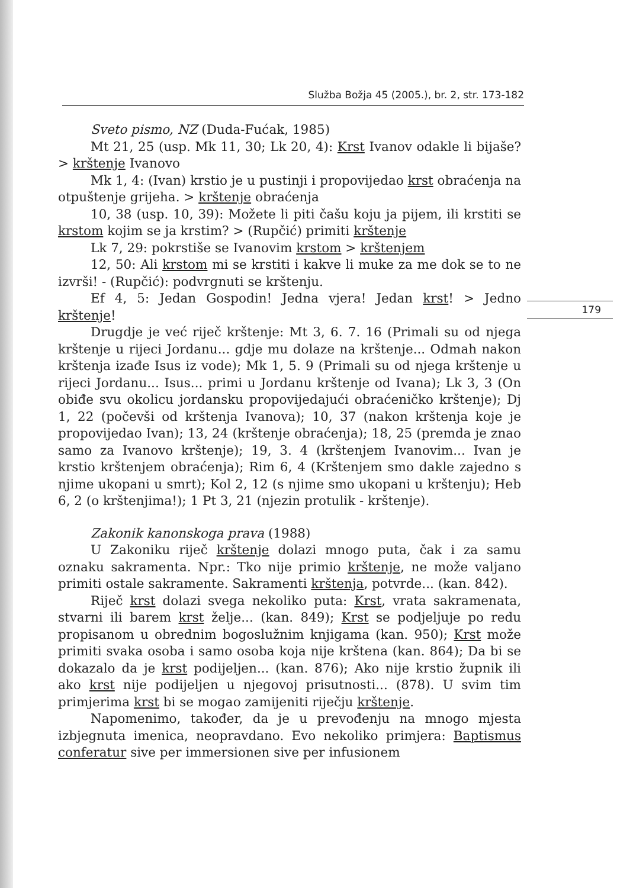Služba Božja 45 (2005.), br. 2, str. 173-182
179
Sveto pismo, NZ (Duda-Fućak, 1985)
Mt 21, 25 (usp. Mk 11, 30; Lk 20, 4): Krst Ivanov odakle li bijaše? > krštenje Ivanovo
Mk 1, 4: (Ivan) krstio je u pustinji i propovijedao krst obraćenja na otpuštenje grijeha. > krštenje obraćenja
10, 38 (usp. 10, 39): Možete li piti čašu koju ja pijem, ili krstiti se krstom kojim se ja krstim? > (Rupčić) primiti krštenje
Lk 7, 29: pokrstiše se Ivanovim krstom > krštenjem
12, 50: Ali krstom mi se krstiti i kakve li muke za me dok se to ne izvrši! - (Rupčić): podvrgnuti se krštenju.
Ef 4, 5: Jedan Gospodin! Jedna vjera! Jedan krst! > Jedno krštenje!
Drugdje je već riječ krštenje: Mt 3, 6. 7. 16 (Primali su od njega krštenje u rijeci Jordanu... gdje mu dolaze na krštenje... Odmah nakon krštenja izađe Isus iz vode); Mk 1, 5. 9 (Primali su od njega krštenje u rijeci Jordanu... Isus... primi u Jordanu krštenje od Ivana); Lk 3, 3 (On obiđe svu okolicu jordansku propovijedajući obraćeničko krštenje); Dj 1, 22 (počevši od krštenja Ivanova); 10, 37 (nakon krštenja koje je propovijedao Ivan); 13, 24 (krštenje obraćenja); 18, 25 (premda je znao samo za Ivanovo krštenje); 19, 3. 4 (krštenjem Ivanovim... Ivan je krstio krštenjem obraćenja); Rim 6, 4 (Krštenjem smo dakle zajedno s njime ukopani u smrt); Kol 2, 12 (s njime smo ukopani u krštenju); Heb 6, 2 (o krštenjima!); 1 Pt 3, 21 (njezin protulik - krštenje).
Zakonik kanonskoga prava (1988)
U Zakoniku riječ krštenje dolazi mnogo puta, čak i za samu oznaku sakramenta. Npr.: Tko nije primio krštenje, ne može valjano primiti ostale sakramente. Sakramenti krštenja, potvrde... (kan. 842).
Riječ krst dolazi svega nekoliko puta: Krst, vrata sakramenata, stvarni ili barem krst želje... (kan. 849); Krst se podjeljuje po redu propisanom u obrednim bogoslužnim knjigama (kan. 950); Krst može primiti svaka osoba i samo osoba koja nije krštena (kan. 864); Da bi se dokazalo da je krst podijeljen... (kan. 876); Ako nije krstio župnik ili ako krst nije podijeljen u njegovoj prisutnosti... (878). U svim tim primjerima krst bi se mogao zamijeniti riječju krštenje.
Napomenimo, također, da je u prevođenju na mnogo mjesta izbjegnuta imenica, neopravdano. Evo nekoliko primjera: Baptismus conferatur sive per immersionen sive per infusionem